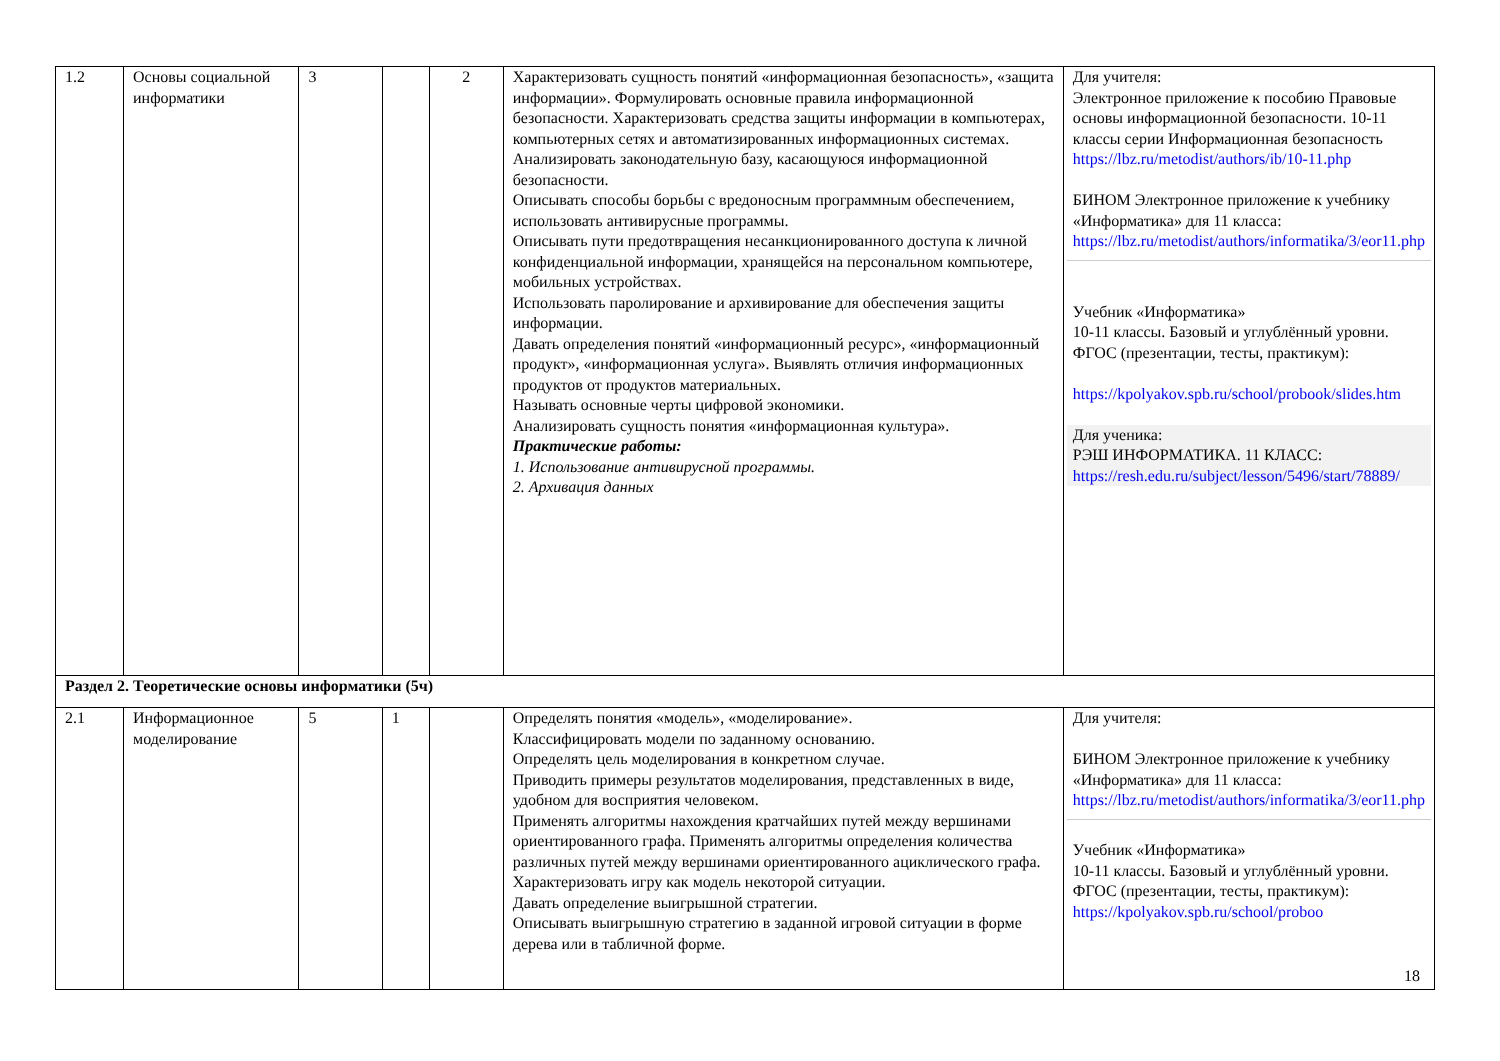| 1.2 | Основы социальной информатики | 3 | | 2 | Характеризовать сущность понятий «информационная безопасность», «защита информации». Формулировать основные правила информационной безопасности. Характеризовать средства защиты информации в компьютерах, компьютерных сетях и автоматизированных информационных системах. Анализировать законодательную базу, касающуюся информационной безопасности. Описывать способы борьбы с вредоносным программным обеспечением, использовать антивирусные программы. Описывать пути предотвращения несанкционированного доступа к личной конфиденциальной информации, хранящейся на персональном компьютере, мобильных устройствах. Использовать паролирование и архивирование для обеспечения защиты информации. Давать определения понятий «информационный ресурс», «информационный продукт», «информационная услуга». Выявлять отличия информационных продуктов от продуктов материальных. Называть основные черты цифровой экономики. Анализировать сущность понятия «информационная культура». Практические работы: 1. Использование антивирусной программы. 2. Архивация данных | Для учителя: Электронное приложение к пособию Правовые основы информационной безопасности. 10-11 классы серии Информационная безопасность https://lbz.ru/metodist/authors/ib/10-11.php БИНОМ Электронное приложение к учебнику «Информатика» для 11 класса: https://lbz.ru/metodist/authors/informatika/3/eor11.php Учебник «Информатика» 10-11 классы. Базовый и углублённый уровни. ФГОС (презентации, тесты, практикум): https://kpolyakov.spb.ru/school/probook/slides.htm Для ученика: РЭШ ИНФОРМАТИКА. 11 КЛАСС: https://resh.edu.ru/subject/lesson/5496/start/78889/ |
| Раздел 2. Теоретические основы информатики (5ч) | | | | | | |
| 2.1 | Информационное моделирование | 5 | 1 | | Определять понятия «модель», «моделирование». Классифицировать модели по заданному основанию. Определять цель моделирования в конкретном случае. Приводить примеры результатов моделирования, представленных в виде, удобном для восприятия человеком. Применять алгоритмы нахождения кратчайших путей между вершинами ориентированного графа. Применять алгоритмы определения количества различных путей между вершинами ориентированного ациклического графа. Характеризовать игру как модель некоторой ситуации. Давать определение выигрышной стратегии. Описывать выигрышную стратегию в заданной игровой ситуации в форме дерева или в табличной форме. | Для учителя: БИНОМ Электронное приложение к учебнику «Информатика» для 11 класса: https://lbz.ru/metodist/authors/informatika/3/eor11.php Учебник «Информатика» 10-11 классы. Базовый и углублённый уровни. ФГОС (презентации, тесты, практикум): https://kpolyakov.spb.ru/school/proboo |
18